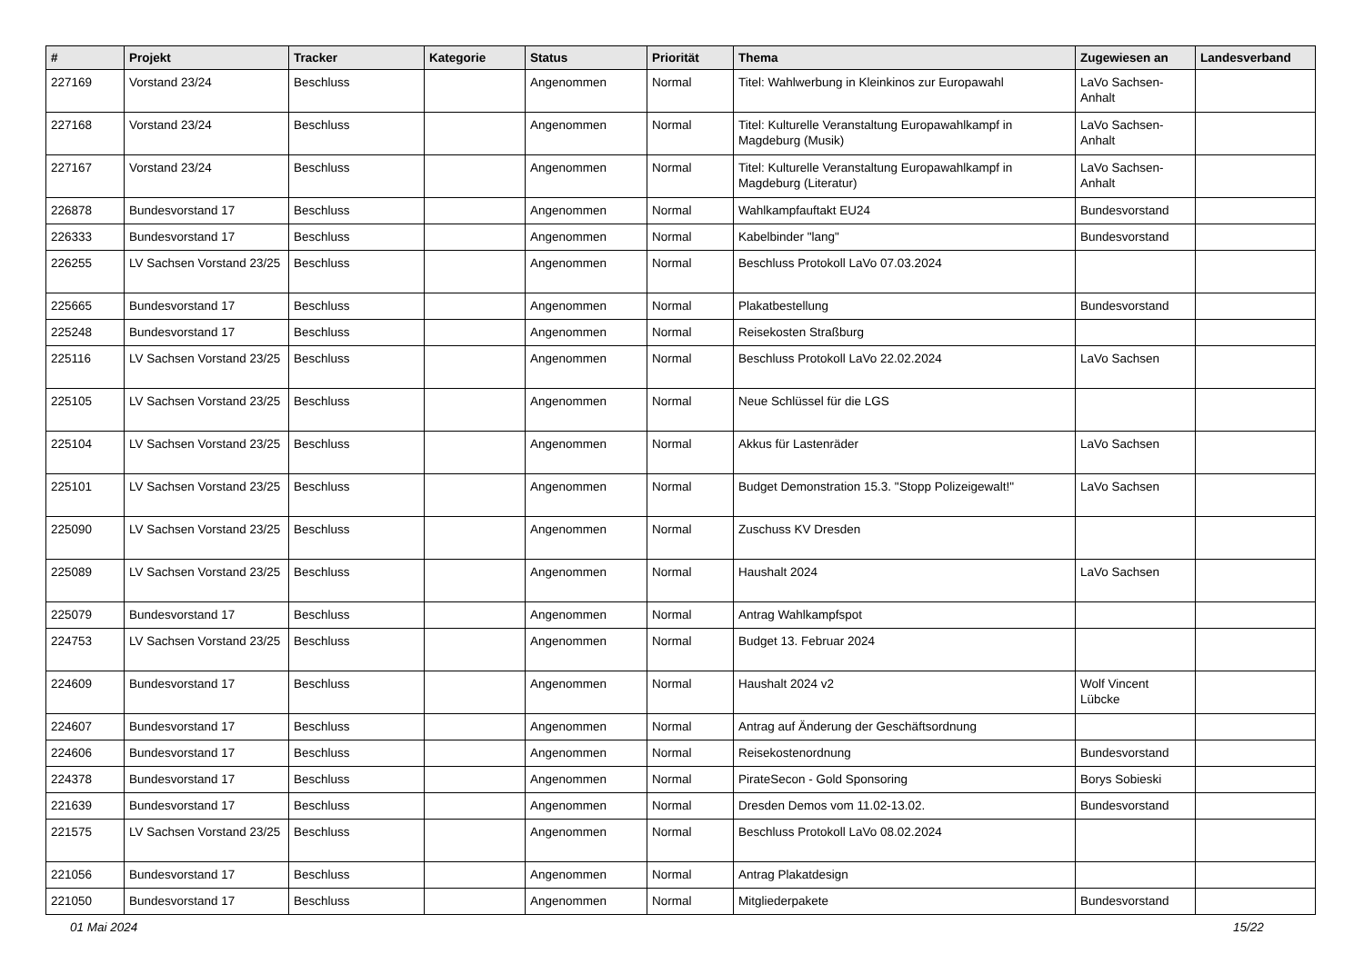| # | Projekt | Tracker | Kategorie | Status | Priorität | Thema | Zugewiesen an | Landesverband |
| --- | --- | --- | --- | --- | --- | --- | --- | --- |
| 227169 | Vorstand 23/24 | Beschluss | | Angenommen | Normal | Titel: Wahlwerbung in Kleinkinos zur Europawahl | LaVo Sachsen-Anhalt | |
| 227168 | Vorstand 23/24 | Beschluss | | Angenommen | Normal | Titel: Kulturelle Veranstaltung Europawahlkampf in Magdeburg (Musik) | LaVo Sachsen-Anhalt | |
| 227167 | Vorstand 23/24 | Beschluss | | Angenommen | Normal | Titel: Kulturelle Veranstaltung Europawahlkampf in Magdeburg (Literatur) | LaVo Sachsen-Anhalt | |
| 226878 | Bundesvorstand 17 | Beschluss | | Angenommen | Normal | Wahlkampfauftakt EU24 | Bundesvorstand | |
| 226333 | Bundesvorstand 17 | Beschluss | | Angenommen | Normal | Kabelbinder "lang" | Bundesvorstand | |
| 226255 | LV Sachsen Vorstand 23/25 | Beschluss | | Angenommen | Normal | Beschluss Protokoll LaVo 07.03.2024 | | |
| 225665 | Bundesvorstand 17 | Beschluss | | Angenommen | Normal | Plakatbestellung | Bundesvorstand | |
| 225248 | Bundesvorstand 17 | Beschluss | | Angenommen | Normal | Reisekosten Straßburg | | |
| 225116 | LV Sachsen Vorstand 23/25 | Beschluss | | Angenommen | Normal | Beschluss Protokoll LaVo 22.02.2024 | LaVo Sachsen | |
| 225105 | LV Sachsen Vorstand 23/25 | Beschluss | | Angenommen | Normal | Neue Schlüssel für die LGS | | |
| 225104 | LV Sachsen Vorstand 23/25 | Beschluss | | Angenommen | Normal | Akkus für Lastenräder | LaVo Sachsen | |
| 225101 | LV Sachsen Vorstand 23/25 | Beschluss | | Angenommen | Normal | Budget Demonstration 15.3. "Stopp Polizeigewalt!" | LaVo Sachsen | |
| 225090 | LV Sachsen Vorstand 23/25 | Beschluss | | Angenommen | Normal | Zuschuss KV Dresden | | |
| 225089 | LV Sachsen Vorstand 23/25 | Beschluss | | Angenommen | Normal | Haushalt 2024 | LaVo Sachsen | |
| 225079 | Bundesvorstand 17 | Beschluss | | Angenommen | Normal | Antrag Wahlkampfspot | | |
| 224753 | LV Sachsen Vorstand 23/25 | Beschluss | | Angenommen | Normal | Budget 13. Februar 2024 | | |
| 224609 | Bundesvorstand 17 | Beschluss | | Angenommen | Normal | Haushalt 2024 v2 | Wolf Vincent Lübcke | |
| 224607 | Bundesvorstand 17 | Beschluss | | Angenommen | Normal | Antrag auf Änderung der Geschäftsordnung | | |
| 224606 | Bundesvorstand 17 | Beschluss | | Angenommen | Normal | Reisekostenordnung | Bundesvorstand | |
| 224378 | Bundesvorstand 17 | Beschluss | | Angenommen | Normal | PirateSecon - Gold Sponsoring | Borys Sobieski | |
| 221639 | Bundesvorstand 17 | Beschluss | | Angenommen | Normal | Dresden Demos vom 11.02-13.02. | Bundesvorstand | |
| 221575 | LV Sachsen Vorstand 23/25 | Beschluss | | Angenommen | Normal | Beschluss Protokoll LaVo 08.02.2024 | | |
| 221056 | Bundesvorstand 17 | Beschluss | | Angenommen | Normal | Antrag Plakatdesign | | |
| 221050 | Bundesvorstand 17 | Beschluss | | Angenommen | Normal | Mitgliederpakete | Bundesvorstand | |
01 Mai 2024 15/22